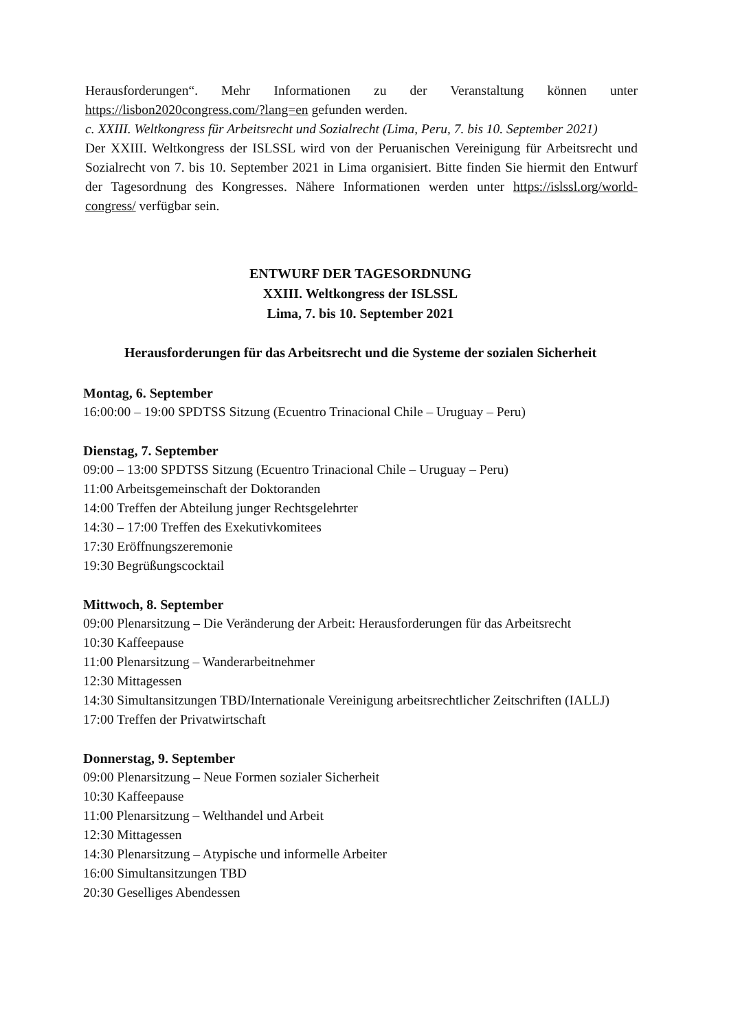Herausforderungen“. Mehr Informationen zu der Veranstaltung können unter https://lisbon2020congress.com/?lang=en gefunden werden.
c. XXIII. Weltkongress für Arbeitsrecht und Sozialrecht (Lima, Peru, 7. bis 10. September 2021)
Der XXIII. Weltkongress der ISLSSL wird von der Peruanischen Vereinigung für Arbeitsrecht und Sozialrecht von 7. bis 10. September 2021 in Lima organisiert. Bitte finden Sie hiermit den Entwurf der Tagesordnung des Kongresses. Nähere Informationen werden unter https://islssl.org/world-congress/ verfügbar sein.
ENTWURF DER TAGESORDNUNG
XXIII. Weltkongress der ISLSSL
Lima, 7. bis 10. September 2021
Herausforderungen für das Arbeitsrecht und die Systeme der sozialen Sicherheit
Montag, 6. September
16:00:00 – 19:00 SPDTSS Sitzung (Ecuentro Trinacional Chile – Uruguay – Peru)
Dienstag, 7. September
09:00 – 13:00 SPDTSS Sitzung (Ecuentro Trinacional Chile – Uruguay – Peru)
11:00 Arbeitsgemeinschaft der Doktoranden
14:00 Treffen der Abteilung junger Rechtsgelehrter
14:30 – 17:00 Treffen des Exekutivkomitees
17:30 Eröffnungszeremonie
19:30 Begrüßungscocktail
Mittwoch, 8. September
09:00 Plenarsitzung – Die Veränderung der Arbeit: Herausforderungen für das Arbeitsrecht
10:30 Kaffeepause
11:00 Plenarsitzung – Wanderarbeitnehmer
12:30 Mittagessen
14:30 Simultansitzungen TBD/Internationale Vereinigung arbeitsrechtlicher Zeitschriften (IALLJ)
17:00 Treffen der Privatwirtschaft
Donnerstag, 9. September
09:00 Plenarsitzung – Neue Formen sozialer Sicherheit
10:30 Kaffeepause
11:00 Plenarsitzung – Welthandel und Arbeit
12:30 Mittagessen
14:30 Plenarsitzung – Atypische und informelle Arbeiter
16:00 Simultansitzungen TBD
20:30 Geselliges Abendessen